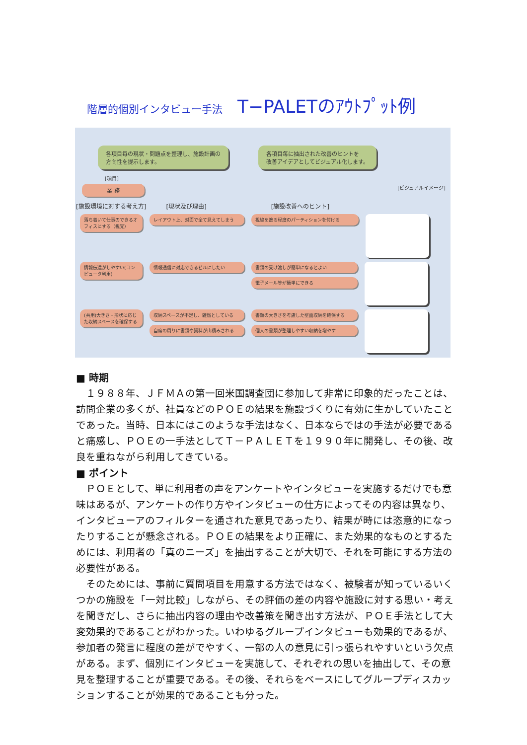階層的個別インタビュー手法 T−PALETのｱｳﾄﾌﾟｯﾄ例
各項目毎の現状・問題点を整理し、施設計画の
方向性を提示します。
各項目毎に抽出された改善のヒントを
改善アイデアとしてビジュアル化します。
[項目]
業 務
[ビジュアルイメージ]
[施設環境に対する考え方] [現状及び理由] [施設改善へのヒント]
落ち着いて仕事のできるオフィスにする（視覚）
レイアウト上、対面で全て見えてしまう 視線を遮る程度のパーティションを付ける
情報伝達がしやすい(コンピュータ利用)
情報通信に対応できるビルにしたい 書類の受け渡しが簡単になるとよい
電子メール等が簡単にできる
(共用)大きさ・形状に応じた収納スペースを確保する
収納スペースが不足し、雑然としている
自席の周りに書類や資料が山積みされる
書類の大きさを考慮した壁面収納を確保する
個人の書類が整理しやすい収納を増やす
■ 時期
１９８８年、ＪＦＭＡの第一回米国調査団に参加して非常に印象的だったことは、訪問企業の多くが、社員などのＰＯＥの結果を施設づくりに有効に生かしていたことであった。当時、日本にはこのような手法はなく、日本ならではの手法が必要であると痛感し、ＰＯＥの一手法としてＴ－ＰＡＬＥＴを１９９０年に開発し、その後、改良を重ねながら利用してきている。
■ ポイント
ＰＯＥとして、単に利用者の声をアンケートやインタビューを実施するだけでも意味はあるが、アンケートの作り方やインタビューの仕方によってその内容は異なり、インタビューアのフィルターを通された意見であったり、結果が時には恣意的になったりすることが懸念される。ＰＯＥの結果をより正確に、また効果的なものとするためには、利用者の「真のニーズ」を抽出することが大切で、それを可能にする方法の必要性がある。
そのためには、事前に質問項目を用意する方法ではなく、被験者が知っているいくつかの施設を「一対比較」しながら、その評価の差の内容や施設に対する思い・考えを聞きだし、さらに抽出内容の理由や改善策を聞き出す方法が、ＰＯＥ手法として大変効果的であることがわかった。いわゆるグループインタビューも効果的であるが、参加者の発言に程度の差がでやすく、一部の人の意見に引っ張られやすいという欠点がある。まず、個別にインタビューを実施して、それぞれの思いを抽出して、その意見を整理することが重要である。その後、それらをベースにしてグループディスカッションすることが効果的であることも分った。